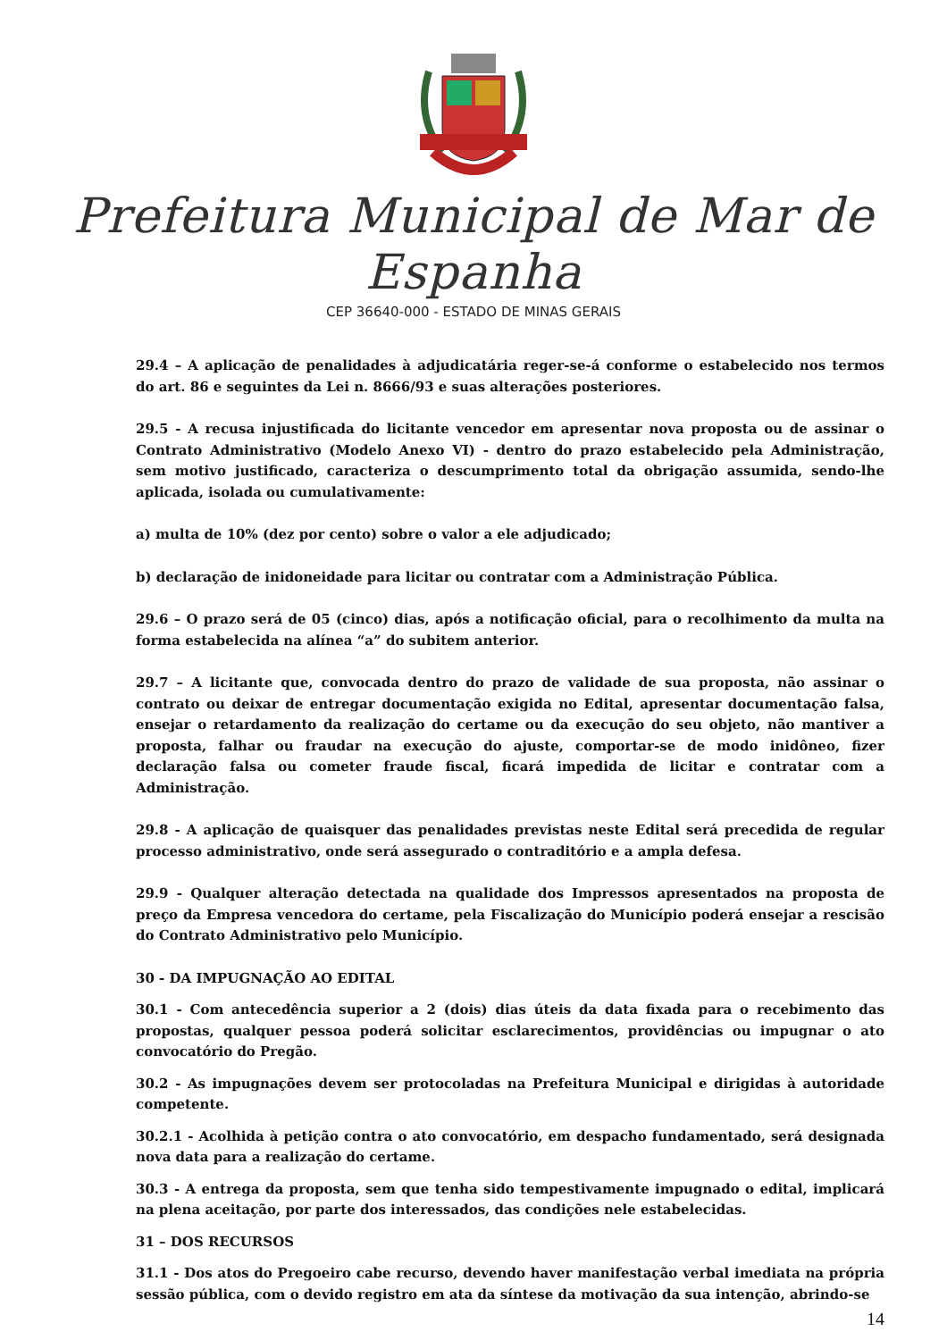Prefeitura Municipal de Mar de Espanha
CEP 36640-000 - ESTADO DE MINAS GERAIS
29.4 – A aplicação de penalidades à adjudicatária reger-se-á conforme o estabelecido nos termos do art. 86 e seguintes da Lei n. 8666/93 e suas alterações posteriores.
29.5 - A recusa injustificada do licitante vencedor em apresentar nova proposta ou de assinar o Contrato Administrativo (Modelo Anexo VI) - dentro do prazo estabelecido pela Administração, sem motivo justificado, caracteriza o descumprimento total da obrigação assumida, sendo-lhe aplicada, isolada ou cumulativamente:
a) multa de 10% (dez por cento) sobre o valor a ele adjudicado;
b) declaração de inidoneidade para licitar ou contratar com a Administração Pública.
29.6 – O prazo será de 05 (cinco) dias, após a notificação oficial, para o recolhimento da multa na forma estabelecida na alínea “a” do subitem anterior.
29.7 – A licitante que, convocada dentro do prazo de validade de sua proposta, não assinar o contrato ou deixar de entregar documentação exigida no Edital, apresentar documentação falsa, ensejar o retardamento da realização do certame ou da execução do seu objeto, não mantiver a proposta, falhar ou fraudar na execução do ajuste, comportar-se de modo inidôneo, fizer declaração falsa ou cometer fraude fiscal, ficará impedida de licitar e contratar com a Administração.
29.8 - A aplicação de quaisquer das penalidades previstas neste Edital será precedida de regular processo administrativo, onde será assegurado o contraditório e a ampla defesa.
29.9 - Qualquer alteração detectada na qualidade dos Impressos apresentados na proposta de preço da Empresa vencedora do certame, pela Fiscalização do Município poderá ensejar a rescisão do Contrato Administrativo pelo Município.
30 - DA IMPUGNAÇÃO AO EDITAL
30.1 - Com antecedência superior a 2 (dois) dias úteis da data fixada para o recebimento das propostas, qualquer pessoa poderá solicitar esclarecimentos, providências ou impugnar o ato convocatório do Pregão.
30.2 - As impugnações devem ser protocoladas na Prefeitura Municipal e dirigidas à autoridade competente.
30.2.1 - Acolhida à petição contra o ato convocatório, em despacho fundamentado, será designada nova data para a realização do certame.
30.3 - A entrega da proposta, sem que tenha sido tempestivamente impugnado o edital, implicará na plena aceitação, por parte dos interessados, das condições nele estabelecidas.
31 – DOS RECURSOS
31.1 - Dos atos do Pregoeiro cabe recurso, devendo haver manifestação verbal imediata na própria sessão pública, com o devido registro em ata da síntese da motivação da sua intenção, abrindo-se
14